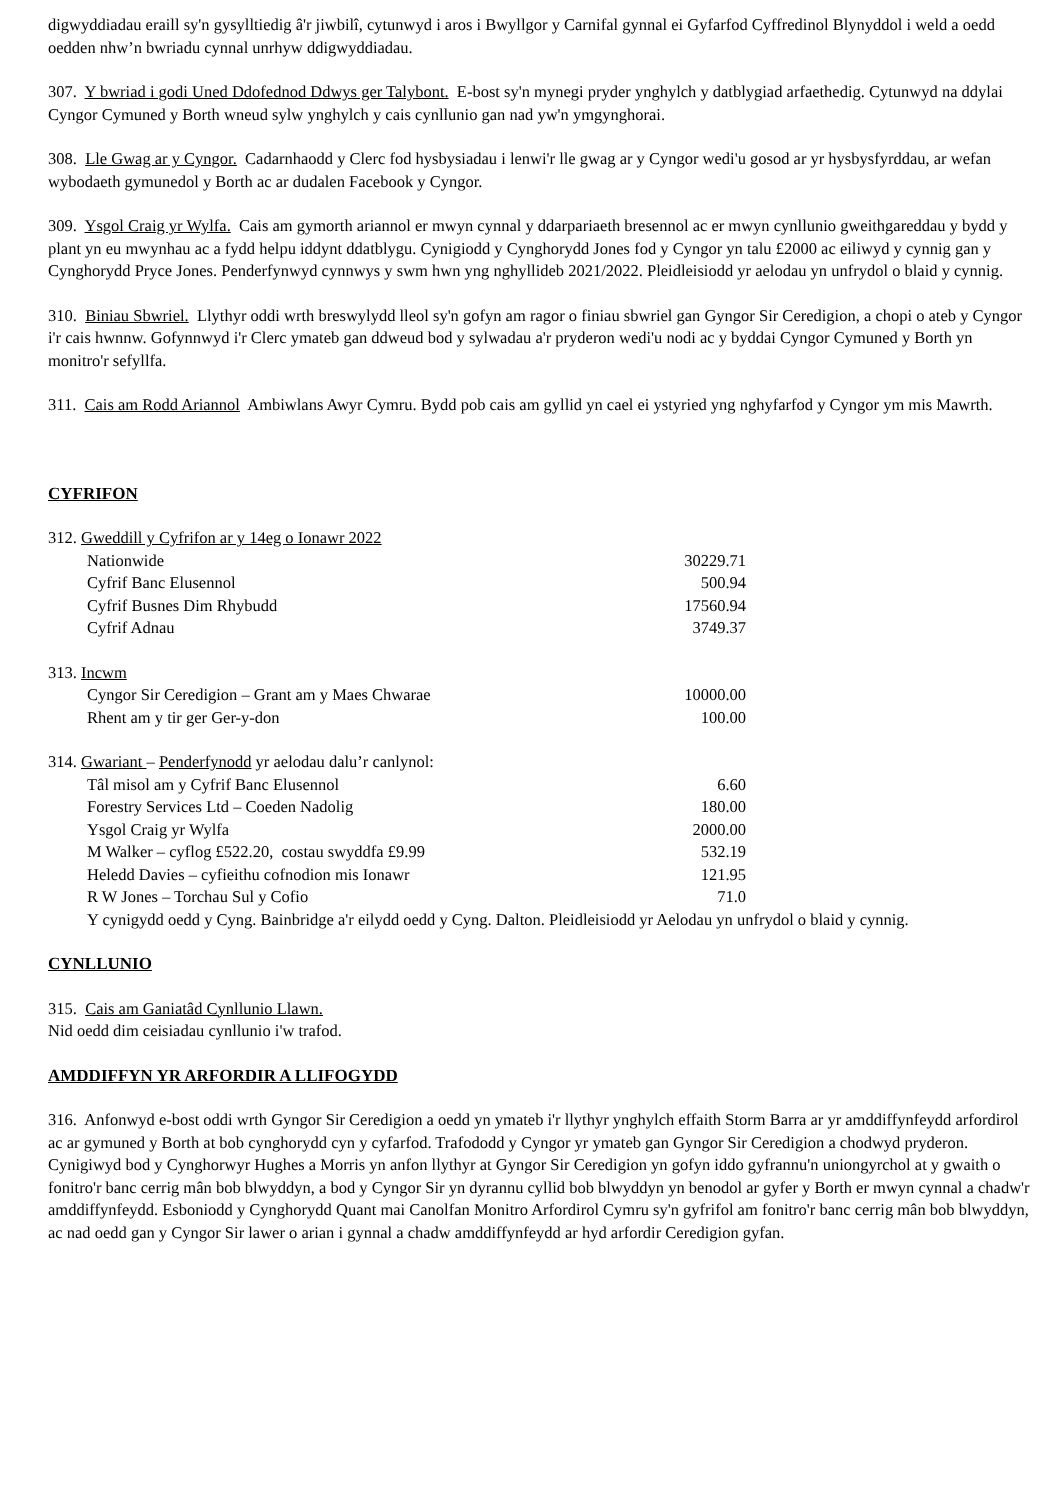digwyddiadau eraill sy'n gysylltiedig â'r jiwbilî, cytunwyd i aros i Bwyllgor y Carnifal gynnal ei Gyfarfod Cyffredinol Blynyddol i weld a oedd oedden nhw’n bwriadu cynnal unrhyw ddigwyddiadau.
307. Y bwriad i godi Uned Ddofednod Ddwys ger Talybont. E-bost sy'n mynegi pryder ynghylch y datblygiad arfaethedig. Cytunwyd na ddylai Cyngor Cymuned y Borth wneud sylw ynghylch y cais cynllunio gan nad yw'n ymgynghorai.
308. Lle Gwag ar y Cyngor. Cadarnhaodd y Clerc fod hysbysiadau i lenwi'r lle gwag ar y Cyngor wedi'u gosod ar yr hysbysfyrddau, ar wefan wybodaeth gymunedol y Borth ac ar dudalen Facebook y Cyngor.
309. Ysgol Craig yr Wylfa. Cais am gymorth ariannol er mwyn cynnal y ddarpariaeth bresennol ac er mwyn cynllunio gweithgareddau y bydd y plant yn eu mwynhau ac a fydd helpu iddynt ddatblygu. Cynigiodd y Cynghorydd Jones fod y Cyngor yn talu £2000 ac eiliwyd y cynnig gan y Cynghorydd Pryce Jones. Penderfynwyd cynnwys y swm hwn yng nghyllideb 2021/2022. Pleidleisiodd yr aelodau yn unfrydol o blaid y cynnig.
310. Biniau Sbwriel. Llythyr oddi wrth breswylydd lleol sy'n gofyn am ragor o finiau sbwriel gan Gyngor Sir Ceredigion, a chopi o ateb y Cyngor i'r cais hwnnw. Gofynnwyd i'r Clerc ymateb gan ddweud bod y sylwadau a'r pryderon wedi'u nodi ac y byddai Cyngor Cymuned y Borth yn monitro'r sefyllfa.
311. Cais am Rodd Ariannol Ambiwlans Awyr Cymru. Bydd pob cais am gyllid yn cael ei ystyried yng nghyfarfod y Cyngor ym mis Mawrth.
CYFRIFON
| 312. Gweddill y Cyfrifon ar y 14eg o Ionawr 2022 | |
| Nationwide | 30229.71 |
| Cyfrif Banc Elusennol | 500.94 |
| Cyfrif Busnes Dim Rhybudd | 17560.94 |
| Cyfrif Adnau | 3749.37 |
| 313. Incwm | |
| Cyngor Sir Ceredigion – Grant am y Maes Chwarae | 10000.00 |
| Rhent am y tir ger Ger-y-don | 100.00 |
| 314. Gwariant – Penderfynodd yr aelodau dalu’r canlynol: | |
| Tâl misol am y Cyfrif Banc Elusennol | 6.60 |
| Forestry Services Ltd – Coeden Nadolig | 180.00 |
| Ysgol Craig yr Wylfa | 2000.00 |
| M Walker – cyflog £522.20, costau swyddfa £9.99 | 532.19 |
| Heledd Davies – cyfieithu cofnodion mis Ionawr | 121.95 |
| R W Jones – Torchau Sul y Cofio | 71.0 |
Y cynigydd oedd y Cyng. Bainbridge a'r eilydd oedd y Cyng. Dalton. Pleidleisiodd yr Aelodau yn unfrydol o blaid y cynnig.
CYNLLUNIO
315. Cais am Ganiatâd Cynllunio Llawn.
Nid oedd dim ceisiadau cynllunio i'w trafod.
AMDDIFFYN YR ARFORDIR A LLIFOGYDD
316. Anfonwyd e-bost oddi wrth Gyngor Sir Ceredigion a oedd yn ymateb i'r llythyr ynghylch effaith Storm Barra ar yr amddiffynfeydd arfordirol ac ar gymuned y Borth at bob cynghorydd cyn y cyfarfod. Trafododd y Cyngor yr ymateb gan Gyngor Sir Ceredigion a chodwyd pryderon. Cynigiwyd bod y Cynghorwyr Hughes a Morris yn anfon llythyr at Gyngor Sir Ceredigion yn gofyn iddo gyfrannu'n uniongyrchol at y gwaith o fonitro'r banc cerrig mân bob blwyddyn, a bod y Cyngor Sir yn dyrannu cyllid bob blwyddyn yn benodol ar gyfer y Borth er mwyn cynnal a chadw'r amddiffynfeydd. Esboniodd y Cynghorydd Quant mai Canolfan Monitro Arfordirol Cymru sy'n gyfrifol am fonitro'r banc cerrig mân bob blwyddyn, ac nad oedd gan y Cyngor Sir lawer o arian i gynnal a chadw amddiffynfeydd ar hyd arfordir Ceredigion gyfan.